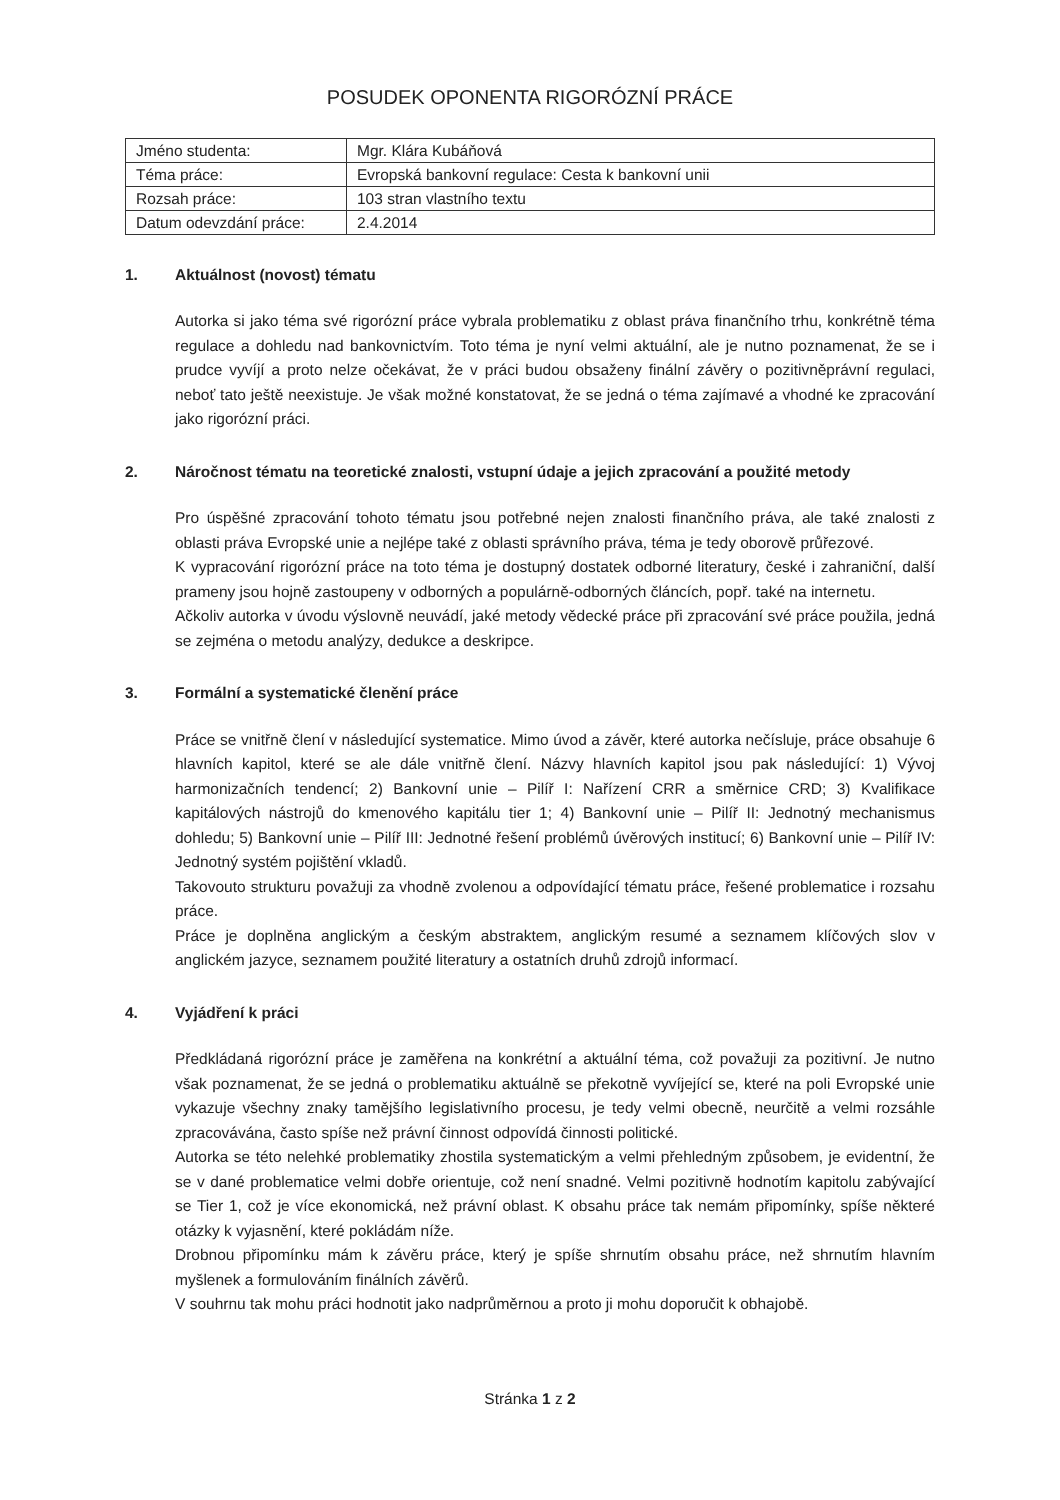POSUDEK OPONENTA RIGORÓZNÍ PRÁCE
| Jméno studenta: | Mgr. Klára Kubáňová |
| Téma práce: | Evropská bankovní regulace: Cesta k bankovní unii |
| Rozsah práce: | 103 stran vlastního textu |
| Datum odevzdání práce: | 2.4.2014 |
1. Aktuálnost (novost) tématu
Autorka si jako téma své rigorózní práce vybrala problematiku z oblast práva finančního trhu, konkrétně téma regulace a dohledu nad bankovnictvím. Toto téma je nyní velmi aktuální, ale je nutno poznamenat, že se i prudce vyvíjí a proto nelze očekávat, že v práci budou obsaženy finální závěry o pozitivněprávní regulaci, neboť tato ještě neexistuje. Je však možné konstatovat, že se jedná o téma zajímavé a vhodné ke zpracování jako rigorózní práci.
2. Náročnost tématu na teoretické znalosti, vstupní údaje a jejich zpracování a použité metody
Pro úspěšné zpracování tohoto tématu jsou potřebné nejen znalosti finančního práva, ale také znalosti z oblasti práva Evropské unie a nejlépe také z oblasti správního práva, téma je tedy oborově průřezové.
K vypracování rigorózní práce na toto téma je dostupný dostatek odborné literatury, české i zahraniční, další prameny jsou hojně zastoupeny v odborných a populárně-odborných článcích, popř. také na internetu.
Ačkoliv autorka v úvodu výslovně neuvádí, jaké metody vědecké práce při zpracování své práce použila, jedná se zejména o metodu analýzy, dedukce a deskripce.
3. Formální a systematické členění práce
Práce se vnitřně člení v následující systematice. Mimo úvod a závěr, které autorka nečísluje, práce obsahuje 6 hlavních kapitol, které se ale dále vnitřně člení. Názvy hlavních kapitol jsou pak následující: 1) Vývoj harmonizačních tendencí; 2) Bankovní unie – Pilíř I: Nařízení CRR a směrnice CRD; 3) Kvalifikace kapitálových nástrojů do kmenového kapitálu tier 1; 4) Bankovní unie – Pilíř II: Jednotný mechanismus dohledu; 5) Bankovní unie – Pilíř III: Jednotné řešení problémů úvěrových institucí; 6) Bankovní unie – Pilíř IV: Jednotný systém pojištění vkladů.
Takovouto strukturu považuji za vhodně zvolenou a odpovídající tématu práce, řešené problematice i rozsahu práce.
Práce je doplněna anglickým a českým abstraktem, anglickým resumé a seznamem klíčových slov v anglickém jazyce, seznamem použité literatury a ostatních druhů zdrojů informací.
4. Vyjádření k práci
Předkládaná rigorózní práce je zaměřena na konkrétní a aktuální téma, což považuji za pozitivní. Je nutno však poznamenat, že se jedná o problematiku aktuálně se překotně vyvíjející se, které na poli Evropské unie vykazuje všechny znaky tamějšího legislativního procesu, je tedy velmi obecně, neurčitě a velmi rozsáhle zpracovávána, často spíše než právní činnost odpovídá činnosti politické.
Autorka se této nelehké problematiky zhostila systematickým a velmi přehledným způsobem, je evidentní, že se v dané problematice velmi dobře orientuje, což není snadné. Velmi pozitivně hodnotím kapitolu zabývající se Tier 1, což je více ekonomická, než právní oblast. K obsahu práce tak nemám připomínky, spíše některé otázky k vyjasnění, které pokládám níže.
Drobnou připomínku mám k závěru práce, který je spíše shrnutím obsahu práce, než shrnutím hlavním myšlenek a formulováním finálních závěrů.
V souhrnu tak mohu práci hodnotit jako nadprůměrnou a proto ji mohu doporučit k obhajobě.
Stránka 1 z 2